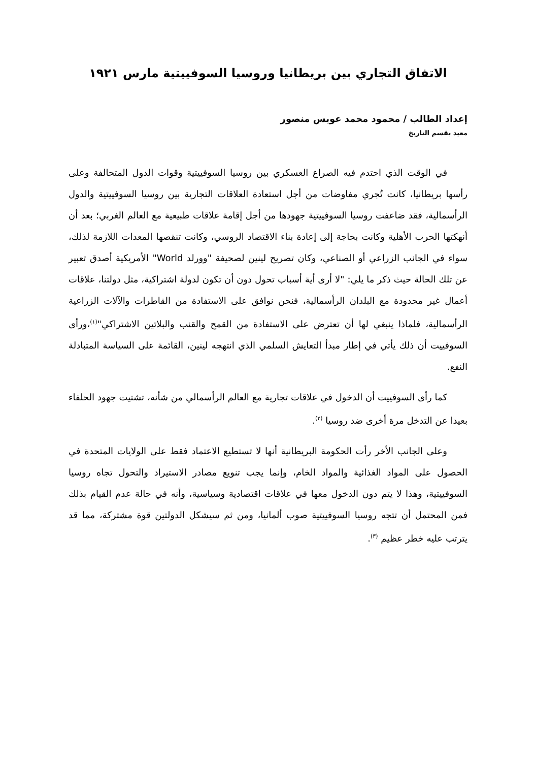الاتفاق التجاري بين بريطانيا وروسيا السوفييتية مارس ١٩٢١
إعداد الطالب / محمود محمد عويس منصور
معيد بقسم التاريخ
في الوقت الذي احتدم فيه الصراع العسكري بين روسيا السوفييتية وقوات الدول المتحالفة وعلى رأسها بريطانيا، كانت تُجري مفاوضات من أجل استعادة العلاقات التجارية بين روسيا السوفييتية والدول الرأسمالية، فقد ضاعفت روسيا السوفييتية جهودها من أجل إقامة علاقات طبيعية مع العالم الغربي؛ بعد أن أنهكتها الحرب الأهلية وكانت بحاجة إلى إعادة بناء الاقتصاد الروسي، وكانت تنقصها المعدات اللازمة لذلك، سواء في الجانب الزراعي أو الصناعي، وكان تصريح لينين لصحيفة "وورلد World" الأمريكية أصدق تعبير عن تلك الحالة حيث ذكر ما يلي: "لا أرى أية أسباب تحول دون أن تكون لدولة اشتراكية، مثل دولتنا، علاقات أعمال غير محدودة مع البلدان الرأسمالية، فنحن نوافق على الاستفادة من القاطرات والآلات الزراعية الرأسمالية، فلماذا ينبغي لها أن تعترض على الاستفادة من القمح والقنب والبلاتين الاشتراكي"<sup>(١)</sup>،ورأى السوفييت أن ذلك يأتي في إطار مبدأ التعايش السلمي الذي انتهجه لينين، القائمة على السياسة المتبادلة النفع.
كما رأى السوفييت أن الدخول في علاقات تجارية مع العالم الرأسمالي من شأنه، تشتيت جهود الحلفاء بعيدا عن التدخل مرة أخرى ضد روسيا <sup>(٢)</sup>.
وعلى الجانب الأخر رأت الحكومة البريطانية أنها لا تستطيع الاعتماد فقط على الولايات المتحدة في الحصول على المواد الغذائية والمواد الخام، وإنما يجب تنويع مصادر الاستيراد والتحول تجاه روسيا السوفييتية، وهذا لا يتم دون الدخول معها في علاقات اقتصادية وسياسية، وأنه في حالة عدم القيام بذلك فمن المحتمل أن تتجه روسيا السوفييتية صوب ألمانيا، ومن ثم سيشكل الدولتين قوة مشتركة، مما قد يترتب عليه خطر عظيم <sup>(٣)</sup>.